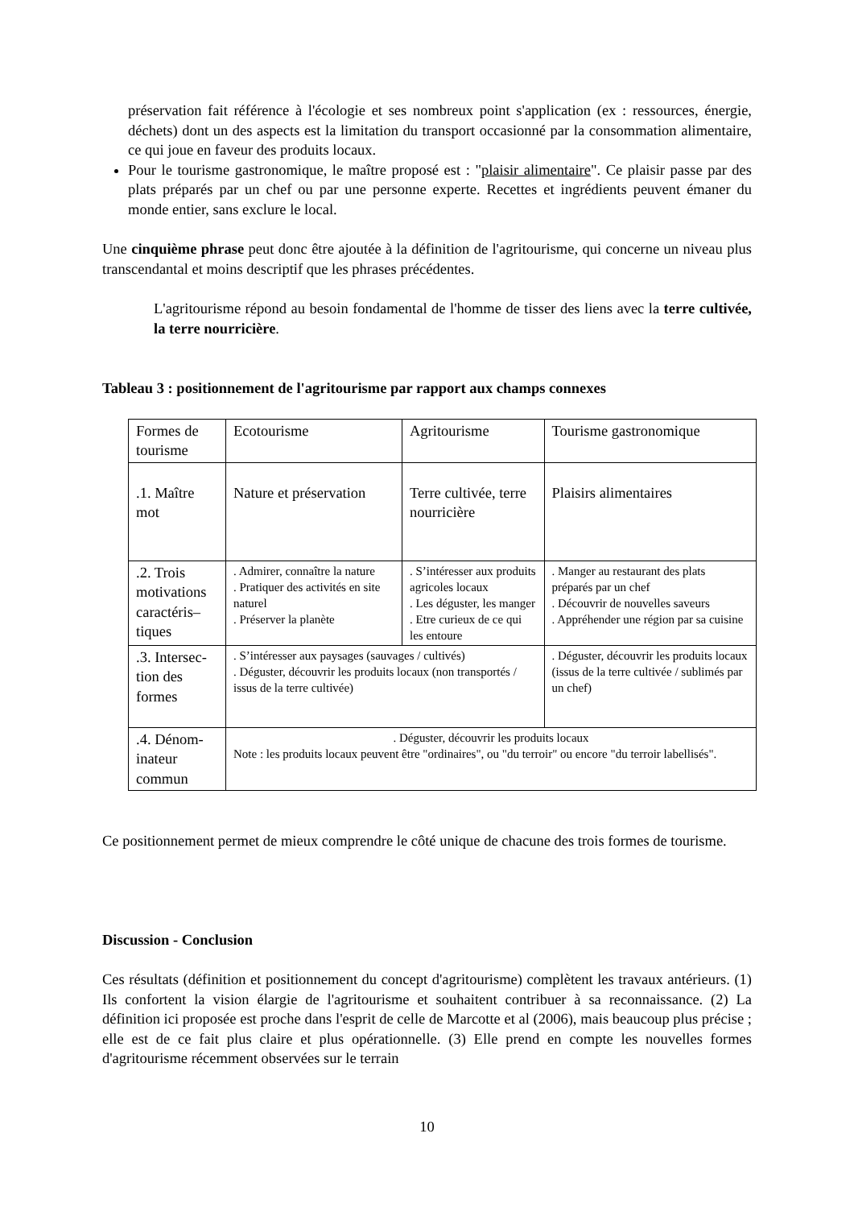préservation fait référence à l'écologie et ses nombreux point s'application (ex : ressources, énergie, déchets) dont un des aspects est la limitation du transport occasionné par la consommation alimentaire, ce qui joue en faveur des produits locaux.
Pour le tourisme gastronomique, le maître proposé est : "plaisir alimentaire". Ce plaisir passe par des plats préparés par un chef ou par une personne experte. Recettes et ingrédients peuvent émaner du monde entier, sans exclure le local.
Une cinquième phrase peut donc être ajoutée à la définition de l'agritourisme, qui concerne un niveau plus transcendantal et moins descriptif que les phrases précédentes.
L'agritourisme répond au besoin fondamental de l'homme de tisser des liens avec la terre cultivée, la terre nourricière.
Tableau 3 : positionnement de l'agritourisme par rapport aux champs connexes
| Formes de tourisme | Ecotourisme | Agritourisme | | Tourisme gastronomique |
| .1. Maître mot | Nature et préservation | Terre cultivée, terre nourricière | | Plaisirs alimentaires |
| .2. Trois motivations caractéris–tiques | . Admirer, connaître la nature . Pratiquer des activités en site naturel . Préserver la planète | . S’intéresser aux produits agricoles locaux . Les déguster, les manger . Etre curieux de ce qui les entoure | | . Manger au restaurant des plats préparés par un chef . Découvrir de nouvelles saveurs . Appréhender une région par sa cuisine |
| .3. Intersec-tion des formes | . S’intéresser aux paysages (sauvages / cultivés) . Déguster, découvrir les produits locaux (non transportés / issus de la terre cultivée) | | . Déguster, découvrir les produits locaux (issus de la terre cultivée / sublimés par un chef) | |
| .4. Dénom-inateur commun | . Déguster, découvrir les produits locaux Note : les produits locaux peuvent être "ordinaires", ou "du terroir" ou encore "du terroir labellisés". | | | |
Ce positionnement permet de mieux comprendre le côté unique de chacune des trois formes de tourisme.
Discussion - Conclusion
Ces résultats (définition et positionnement du concept d'agritourisme) complètent les travaux antérieurs. (1) Ils confortent la vision élargie de l'agritourisme et souhaitent contribuer à sa reconnaissance. (2) La définition ici proposée est proche dans l'esprit de celle de Marcotte et al (2006), mais beaucoup plus précise ; elle est de ce fait plus claire et plus opérationnelle. (3) Elle prend en compte les nouvelles formes d'agritourisme récemment observées sur le terrain
10